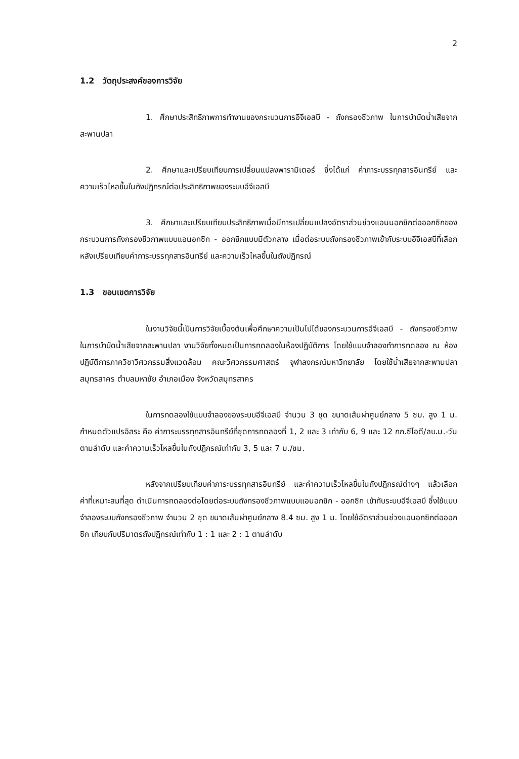2
1.2 วัตถุประสงค์ของการวิจัย
1. ศึกษาประสิทธิภาพการทำงานของกระบวนการอีจีเอสบี - ถังกรองชีวภาพ ในการบำบัดน้ำเสียจากสะพานปลา
2. ศึกษาและเปรียบเทียบการเปลี่ยนแปลงพารามิเตอร์ ซึ่งได้แก่ ค่าภาระบรรทุกสารอินทรีย์ และความเร็วไหลขึ้นในถังปฏิกรณ์ต่อประสิทธิภาพของระบบอีจีเอสบี
3. ศึกษาและเปรียบเทียบประสิทธิภาพเมื่อมีการเปลี่ยนแปลงอัตราส่วนช่วงแอนนอกซิกต่อออกซิกของกระบวนการถังกรองชีวภาพแบบแอนอกซิก - ออกซิกแบบมีตัวกลาง เมื่อต่อระบบถังกรองชีวภาพเข้ากับระบบอีจีเอสบีที่เลือกหลังเปรียบเทียบค่าภาระบรรทุกสารอินทรีย์ และความเร็วไหลขึ้นในถังปฏิกรณ์
1.3 ขอบเขตการวิจัย
ในงานวิจัยนี้เป็นการวิจัยเบื้องต้นเพื่อศึกษาความเป็นไปได้ของกระบวนการอีจีเอสบี - ถังกรองชีวภาพ ในการบำบัดน้ำเสียจากสะพานปลา งานวิจัยทั้งหมดเป็นการทดลองในห้องปฏิบัติการ โดยใช้แบบจำลองทำการทดลอง ณ ห้องปฏิบัติการภาควิชาวิศวกรรมสิ่งแวดล้อม คณะวิศวกรรมศาสตร์ จุฬาลงกรณ์มหาวิทยาลัย โดยใช้น้ำเสียจากสะพานปลาสมุทรสาคร ตำบลมหาชัย อำเภอเมือง จังหวัดสมุทรสาคร
ในการทดลองใช้แบบจำลองของระบบอีจีเอสบี จำนวน 3 ชุด ขนาดเส้นผ่าศูนย์กลาง 5 ซม. สูง 1 ม. กำหนดตัวแปรอิสระ คือ ค่าภาระบรรทุกสารอินทรีย์ที่ชุดการทดลองที่ 1, 2 และ 3 เท่ากับ 6, 9 และ 12 กก.ซีโอดี/ลบ.ม.-วัน ตามลำดับ และค่าความเร็วไหลขึ้นในถังปฏิกรณ์เท่ากับ 3, 5 และ 7 ม./ชม.
หลังจากเปรียบเทียบค่าภาระบรรทุกสารอินทรีย์ และค่าความเร็วไหลขึ้นในถังปฏิกรณ์ต่างๆ แล้วเลือกค่าที่เหมาะสมที่สุด ดำเนินการทดลองต่อโดยต่อระบบถังกรองชีวภาพแบบแอนอกซิก - ออกซิก เข้ากับระบบอีจีเอสบี ซึ่งใช้แบบจำลองระบบถังกรองชีวภาพ จำนวน 2 ชุด ขนาดเส้นผ่าศูนย์กลาง 8.4 ซม. สูง 1 ม. โดยใช้อัตราส่วนช่วงแอนอกซิกต่อออกซิก เทียบกับปริมาตรถังปฏิกรณ์เท่ากับ 1 : 1 และ 2 : 1 ตามลำดับ